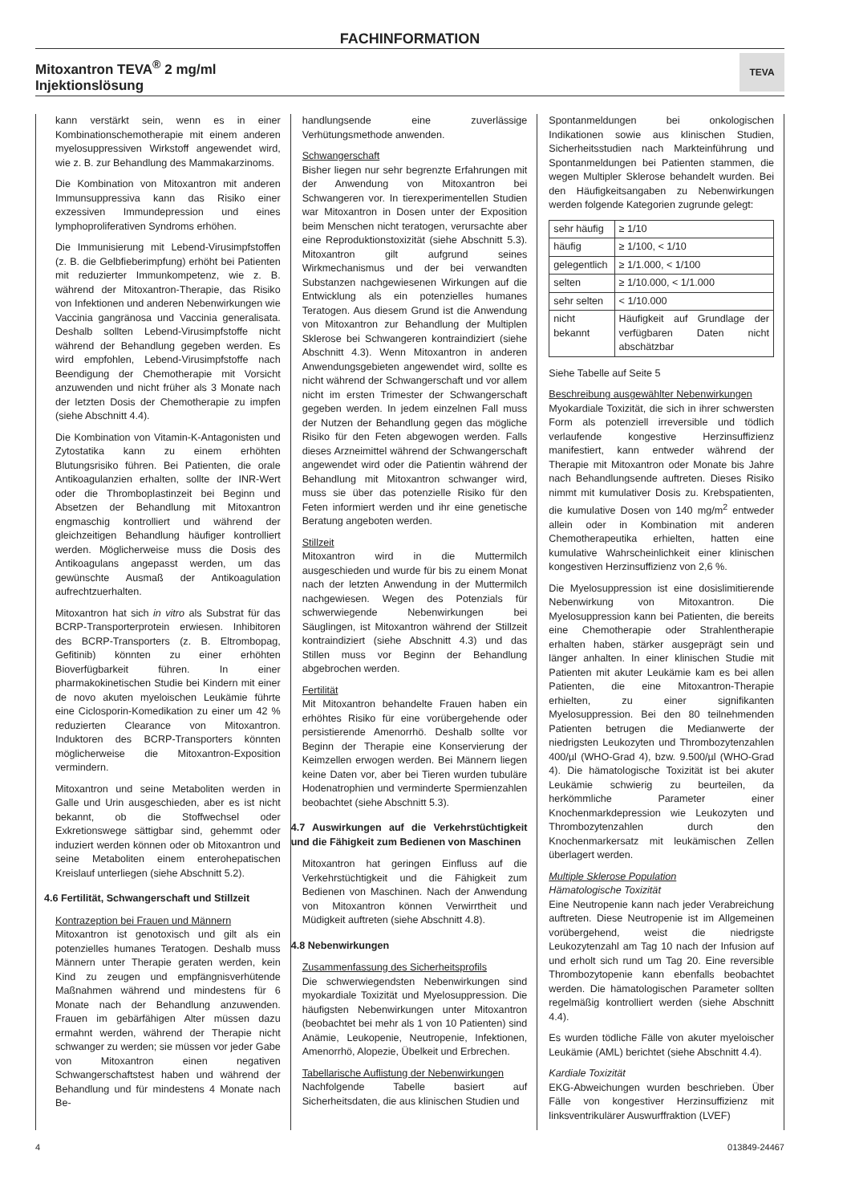FACHINFORMATION
Mitoxantron TEVA<sup>®</sup> 2 mg/ml
Injektionslösung
TEVA
kann verstärkt sein, wenn es in einer Kombinationschemotherapie mit einem anderen myelosuppressiven Wirkstoff angewendet wird, wie z. B. zur Behandlung des Mammakarzinoms.
Die Kombination von Mitoxantron mit anderen Immunsuppressiva kann das Risiko einer exzessiven Immundepression und eines lymphoproliferativen Syndroms erhöhen.
Die Immunisierung mit Lebend-Virusimpfstoffen (z. B. die Gelbfieberimpfung) erhöht bei Patienten mit reduzierter Immunkompetenz, wie z. B. während der Mitoxantron-Therapie, das Risiko von Infektionen und anderen Nebenwirkungen wie Vaccinia gangränosa und Vaccinia generalisata. Deshalb sollten Lebend-Virusimpfstoffe nicht während der Behandlung gegeben werden. Es wird empfohlen, Lebend-Virusimpfstoffe nach Beendigung der Chemotherapie mit Vorsicht anzuwenden und nicht früher als 3 Monate nach der letzten Dosis der Chemotherapie zu impfen (siehe Abschnitt 4.4).
Die Kombination von Vitamin-K-Antagonisten und Zytostatika kann zu einem erhöhten Blutungsrisiko führen. Bei Patienten, die orale Antikoagulanzien erhalten, sollte der INR-Wert oder die Thromboplastinzeit bei Beginn und Absetzen der Behandlung mit Mitoxantron engmaschig kontrolliert und während der gleichzeitigen Behandlung häufiger kontrolliert werden. Möglicherweise muss die Dosis des Antikoagulans angepasst werden, um das gewünschte Ausmaß der Antikoagulation aufrechtzuerhalten.
Mitoxantron hat sich in vitro als Substrat für das BCRP-Transporterprotein erwiesen. Inhibitoren des BCRP-Transporters (z. B. Eltrombopag, Gefitinib) könnten zu einer erhöhten Bioverfügbarkeit führen. In einer pharmakokinetischen Studie bei Kindern mit einer de novo akuten myeloischen Leukämie führte eine Ciclosporin-Komedikation zu einer um 42 % reduzierten Clearance von Mitoxantron. Induktoren des BCRP-Transporters könnten möglicherweise die Mitoxantron-Exposition vermindern.
Mitoxantron und seine Metaboliten werden in Galle und Urin ausgeschieden, aber es ist nicht bekannt, ob die Stoffwechsel oder Exkretionswege sättigbar sind, gehemmt oder induziert werden können oder ob Mitoxantron und seine Metaboliten einem enterohepatischen Kreislauf unterliegen (siehe Abschnitt 5.2).
4.6 Fertilität, Schwangerschaft und Stillzeit
Kontrazeption bei Frauen und Männern
Mitoxantron ist genotoxisch und gilt als ein potenzielles humanes Teratogen. Deshalb muss Männern unter Therapie geraten werden, kein Kind zu zeugen und empfängnisverhütende Maßnahmen während und mindestens für 6 Monate nach der Behandlung anzuwenden. Frauen im gebärfähigen Alter müssen dazu ermahnt werden, während der Therapie nicht schwanger zu werden; sie müssen vor jeder Gabe von Mitoxantron einen negativen Schwangerschaftstest haben und während der Behandlung und für mindestens 4 Monate nach Be-
handlungsende eine zuverlässige Verhütungsmethode anwenden.
Schwangerschaft
Bisher liegen nur sehr begrenzte Erfahrungen mit der Anwendung von Mitoxantron bei Schwangeren vor. In tierexperimentellen Studien war Mitoxantron in Dosen unter der Exposition beim Menschen nicht teratogen, verursachte aber eine Reproduktionstoxizität (siehe Abschnitt 5.3). Mitoxantron gilt aufgrund seines Wirkmechanismus und der bei verwandten Substanzen nachgewiesenen Wirkungen auf die Entwicklung als ein potenzielles humanes Teratogen. Aus diesem Grund ist die Anwendung von Mitoxantron zur Behandlung der Multiplen Sklerose bei Schwangeren kontraindiziert (siehe Abschnitt 4.3). Wenn Mitoxantron in anderen Anwendungsgebieten angewendet wird, sollte es nicht während der Schwangerschaft und vor allem nicht im ersten Trimester der Schwangerschaft gegeben werden. In jedem einzelnen Fall muss der Nutzen der Behandlung gegen das mögliche Risiko für den Feten abgewogen werden. Falls dieses Arzneimittel während der Schwangerschaft angewendet wird oder die Patientin während der Behandlung mit Mitoxantron schwanger wird, muss sie über das potenzielle Risiko für den Feten informiert werden und ihr eine genetische Beratung angeboten werden.
Stillzeit
Mitoxantron wird in die Muttermilch ausgeschieden und wurde für bis zu einem Monat nach der letzten Anwendung in der Muttermilch nachgewiesen. Wegen des Potenzials für schwerwiegende Nebenwirkungen bei Säuglingen, ist Mitoxantron während der Stillzeit kontraindiziert (siehe Abschnitt 4.3) und das Stillen muss vor Beginn der Behandlung abgebrochen werden.
Fertilität
Mit Mitoxantron behandelte Frauen haben ein erhöhtes Risiko für eine vorübergehende oder persistierende Amenorrhö. Deshalb sollte vor Beginn der Therapie eine Konservierung der Keimzellen erwogen werden. Bei Männern liegen keine Daten vor, aber bei Tieren wurden tubuläre Hodenatrophien und verminderte Spermienzahlen beobachtet (siehe Abschnitt 5.3).
4.7 Auswirkungen auf die Verkehrstüchtigkeit und die Fähigkeit zum Bedienen von Maschinen
Mitoxantron hat geringen Einfluss auf die Verkehrstüchtigkeit und die Fähigkeit zum Bedienen von Maschinen. Nach der Anwendung von Mitoxantron können Verwirrtheit und Müdigkeit auftreten (siehe Abschnitt 4.8).
4.8 Nebenwirkungen
Zusammenfassung des Sicherheitsprofils
Die schwerwiegendsten Nebenwirkungen sind myokardiale Toxizität und Myelosuppression. Die häufigsten Nebenwirkungen unter Mitoxantron (beobachtet bei mehr als 1 von 10 Patienten) sind Anämie, Leukopenie, Neutropenie, Infektionen, Amenorrhö, Alopezie, Übelkeit und Erbrechen.
Tabellarische Auflistung der Nebenwirkungen
Nachfolgende Tabelle basiert auf Sicherheitsdaten, die aus klinischen Studien und
Spontanmeldungen bei onkologischen Indikationen sowie aus klinischen Studien, Sicherheitsstudien nach Markteinführung und Spontanmeldungen bei Patienten stammen, die wegen Multipler Sklerose behandelt wurden. Bei den Häufigkeitsangaben zu Nebenwirkungen werden folgende Kategorien zugrunde gelegt:
| sehr häufig | ≥ 1/10 |
| häufig | ≥ 1/100, < 1/10 |
| gelegentlich | ≥ 1/1.000, < 1/100 |
| selten | ≥ 1/10.000, < 1/1.000 |
| sehr selten | < 1/10.000 |
| nicht bekannt | Häufigkeit auf Grundlage der verfügbaren Daten nicht abschätzbar |
Siehe Tabelle auf Seite 5
Beschreibung ausgewählter Nebenwirkungen
Myokardiale Toxizität, die sich in ihrer schwersten Form als potenziell irreversible und tödlich verlaufende kongestive Herzinsuffizienz manifestiert, kann entweder während der Therapie mit Mitoxantron oder Monate bis Jahre nach Behandlungsende auftreten. Dieses Risiko nimmt mit kumulativer Dosis zu. Krebspatienten, die kumulative Dosen von 140 mg/m<sup>2</sup> entweder allein oder in Kombination mit anderen Chemotherapeutika erhielten, hatten eine kumulative Wahrscheinlichkeit einer klinischen kongestiven Herzinsuffizienz von 2,6 %.
Die Myelosuppression ist eine dosislimitierende Nebenwirkung von Mitoxantron. Die Myelosuppression kann bei Patienten, die bereits eine Chemotherapie oder Strahlentherapie erhalten haben, stärker ausgeprägt sein und länger anhalten. In einer klinischen Studie mit Patienten mit akuter Leukämie kam es bei allen Patienten, die eine Mitoxantron-Therapie erhielten, zu einer signifikanten Myelosuppression. Bei den 80 teilnehmenden Patienten betrugen die Medianwerte der niedrigsten Leukozyten und Thrombozytenzahlen 400/µl (WHO-Grad 4), bzw. 9.500/µl (WHO-Grad 4). Die hämatologische Toxizität ist bei akuter Leukämie schwierig zu beurteilen, da herkömmliche Parameter einer Knochenmarkdepression wie Leukozyten und Thrombozytenzahlen durch den Knochenmarkersatz mit leukämischen Zellen überlagert werden.
Multiple Sklerose Population
Hämatologische Toxizität
Eine Neutropenie kann nach jeder Verabreichung auftreten. Diese Neutropenie ist im Allgemeinen vorübergehend, weist die niedrigste Leukozytenzahl am Tag 10 nach der Infusion auf und erholt sich rund um Tag 20. Eine reversible Thrombozytopenie kann ebenfalls beobachtet werden. Die hämatologischen Parameter sollten regelmäßig kontrolliert werden (siehe Abschnitt 4.4).
Es wurden tödliche Fälle von akuter myeloischer Leukämie (AML) berichtet (siehe Abschnitt 4.4).
Kardiale Toxizität
EKG-Abweichungen wurden beschrieben. Über Fälle von kongestiver Herzinsuffizienz mit linksventrikulärer Auswurffraktion (LVEF)
4 013849-24467